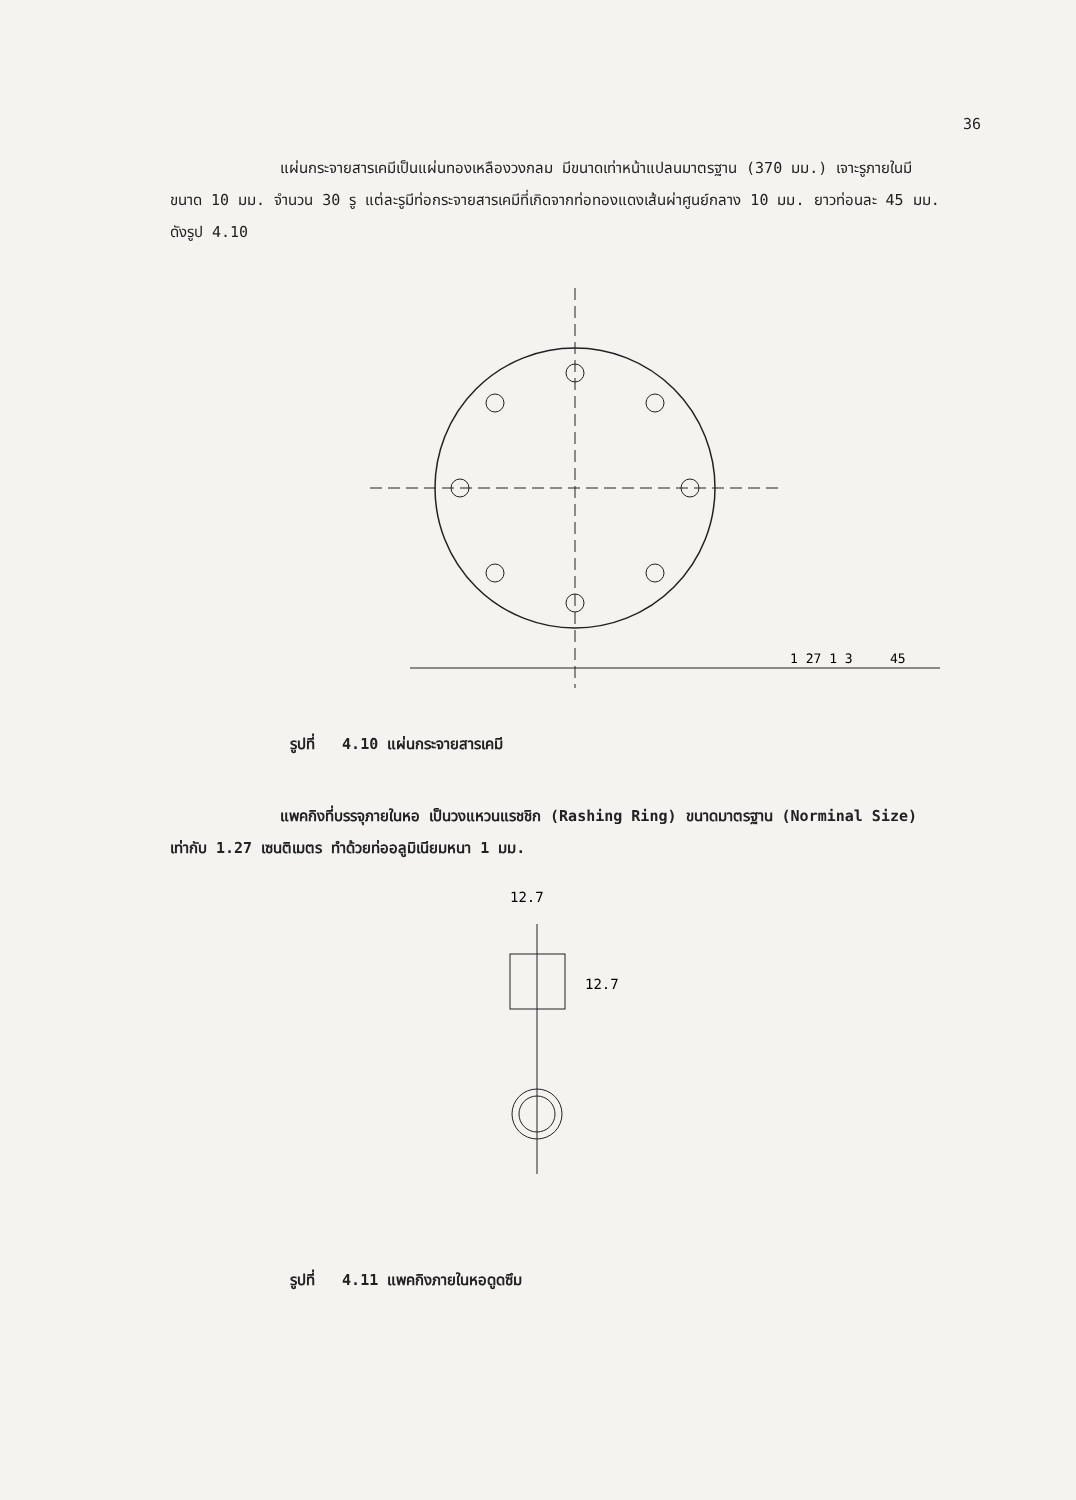36
แผ่นกระจายสารเคมีเป็นแผ่นทองเหลืองวงกลม มีขนาดเท่าหน้าแปลนมาตรฐาน (370 มม.) เจาะรูภายในมีขนาด 10 มม. จำนวน 30 รู แต่ละรูมีท่อกระจายสารเคมีที่เกิดจากท่อทองแดงเส้นผ่าศูนย์กลาง 10 มม. ยาวท่อนละ 45 มม. ดังรูป 4.10
1 27 1 3
45
รูปที่ 4.10 แผ่นกระจายสารเคมี
แพคกิงที่บรรจุภายในหอ เป็นวงแหวนแรชชิก (Rashing Ring) ขนาดมาตรฐาน (Norminal Size) เท่ากับ 1.27 เซนติเมตร ทำด้วยท่ออลูมิเนียมหนา 1 มม.
12.7
12.7
รูปที่ 4.11 แพคกิงภายในหอดูดซึม